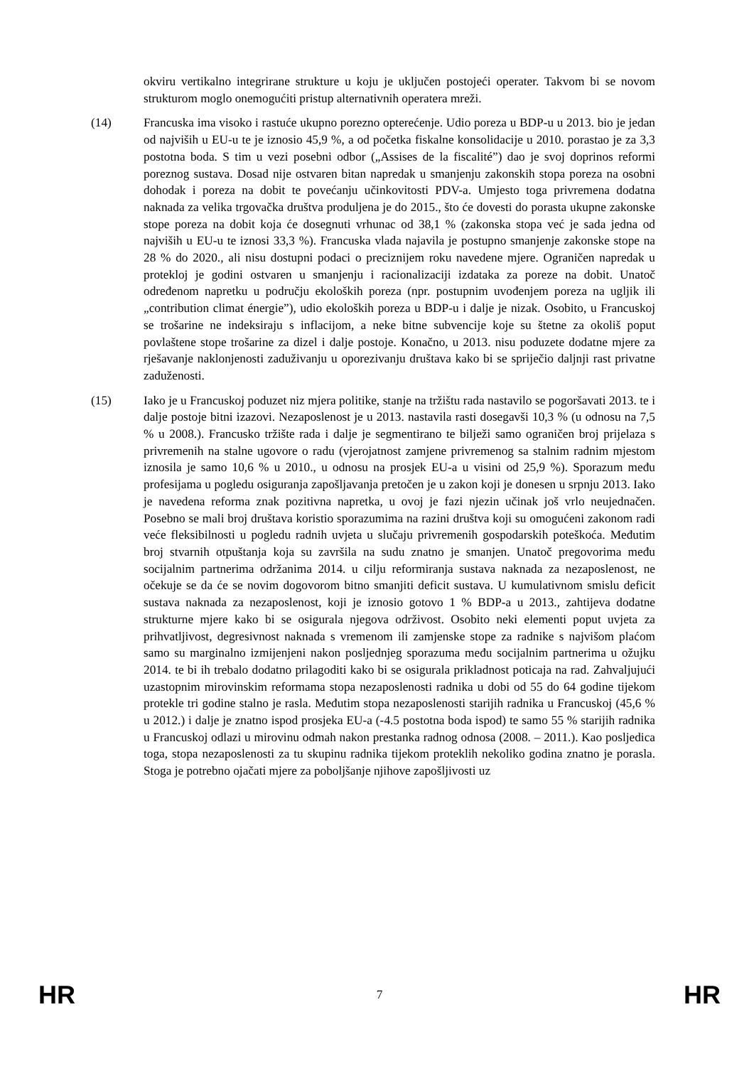okviru vertikalno integrirane strukture u koju je uključen postojeći operater. Takvom bi se novom strukturom moglo onemogućiti pristup alternativnih operatera mreži.
(14) Francuska ima visoko i rastuće ukupno porezno opterećenje. Udio poreza u BDP-u u 2013. bio je jedan od najviših u EU-u te je iznosio 45,9 %, a od početka fiskalne konsolidacije u 2010. porastao je za 3,3 postotna boda. S tim u vezi posebni odbor („Assises de la fiscalité”) dao je svoj doprinos reformi poreznog sustava. Dosad nije ostvaren bitan napredak u smanjenju zakonskih stopa poreza na osobni dohodak i poreza na dobit te povećanju učinkovitosti PDV-a. Umjesto toga privremena dodatna naknada za velika trgovačka društva produljena je do 2015., što će dovesti do porasta ukupne zakonske stope poreza na dobit koja će dosegnuti vrhunac od 38,1 % (zakonska stopa već je sada jedna od najviših u EU-u te iznosi 33,3 %). Francuska vlada najavila je postupno smanjenje zakonske stope na 28 % do 2020., ali nisu dostupni podaci o preciznijem roku navedene mjere. Ograničen napredak u protekloj je godini ostvaren u smanjenju i racionalizaciji izdataka za poreze na dobit. Unatoč određenom napretku u području ekoloških poreza (npr. postupnim uvođenjem poreza na ugljik ili „contribution climat énergie”), udio ekoloških poreza u BDP-u i dalje je nizak. Osobito, u Francuskoj se trošarine ne indeksiraju s inflacijom, a neke bitne subvencije koje su štetne za okoliš poput povlaštene stope trošarine za dizel i dalje postoje. Konačno, u 2013. nisu poduzete dodatne mjere za rješavanje naklonjenosti zaduživanju u oporezivanju društava kako bi se spriječio daljnji rast privatne zaduženosti.
(15) Iako je u Francuskoj poduzet niz mjera politike, stanje na tržištu rada nastavilo se pogoršavati 2013. te i dalje postoje bitni izazovi. Nezaposlenost je u 2013. nastavila rasti dosegavši 10,3 % (u odnosu na 7,5 % u 2008.). Francusko tržište rada i dalje je segmentirano te bilježi samo ograničen broj prijelaza s privremenih na stalne ugovore o radu (vjerojatnost zamjene privremenog sa stalnim radnim mjestom iznosila je samo 10,6 % u 2010., u odnosu na prosjek EU-a u visini od 25,9 %). Sporazum među profesijama u pogledu osiguranja zapošljavanja pretočen je u zakon koji je donesen u srpnju 2013. Iako je navedena reforma znak pozitivna napretka, u ovoj je fazi njezin učinak još vrlo neujednačen. Posebno se mali broj društava koristio sporazumima na razini društva koji su omogućeni zakonom radi veće fleksibilnosti u pogledu radnih uvjeta u slučaju privremenih gospodarskih poteškoća. Međutim broj stvarnih otpuštanja koja su završila na sudu znatno je smanjen. Unatoč pregovorima među socijalnim partnerima održanima 2014. u cilju reformiranja sustava naknada za nezaposlenost, ne očekuje se da će se novim dogovorom bitno smanjiti deficit sustava. U kumulativnom smislu deficit sustava naknada za nezaposlenost, koji je iznosio gotovo 1 % BDP-a u 2013., zahtijeva dodatne strukturne mjere kako bi se osigurala njegova održivost. Osobito neki elementi poput uvjeta za prihvatljivost, degresivnost naknada s vremenom ili zamjenske stope za radnike s najvišom plaćom samo su marginalno izmijenjeni nakon posljednjeg sporazuma među socijalnim partnerima u ožujku 2014. te bi ih trebalo dodatno prilagoditi kako bi se osigurala prikladnost poticaja na rad. Zahvaljujući uzastopnim mirovinskim reformama stopa nezaposlenosti radnika u dobi od 55 do 64 godine tijekom protekle tri godine stalno je rasla. Međutim stopa nezaposlenosti starijih radnika u Francuskoj (45,6 % u 2012.) i dalje je znatno ispod prosjeka EU-a (-4.5 postotna boda ispod) te samo 55 % starijih radnika u Francuskoj odlazi u mirovinu odmah nakon prestanka radnog odnosa (2008. – 2011.). Kao posljedica toga, stopa nezaposlenosti za tu skupinu radnika tijekom proteklih nekoliko godina znatno je porasla. Stoga je potrebno ojačati mjere za poboljšanje njihove zapošljivosti uz
HR 7 HR